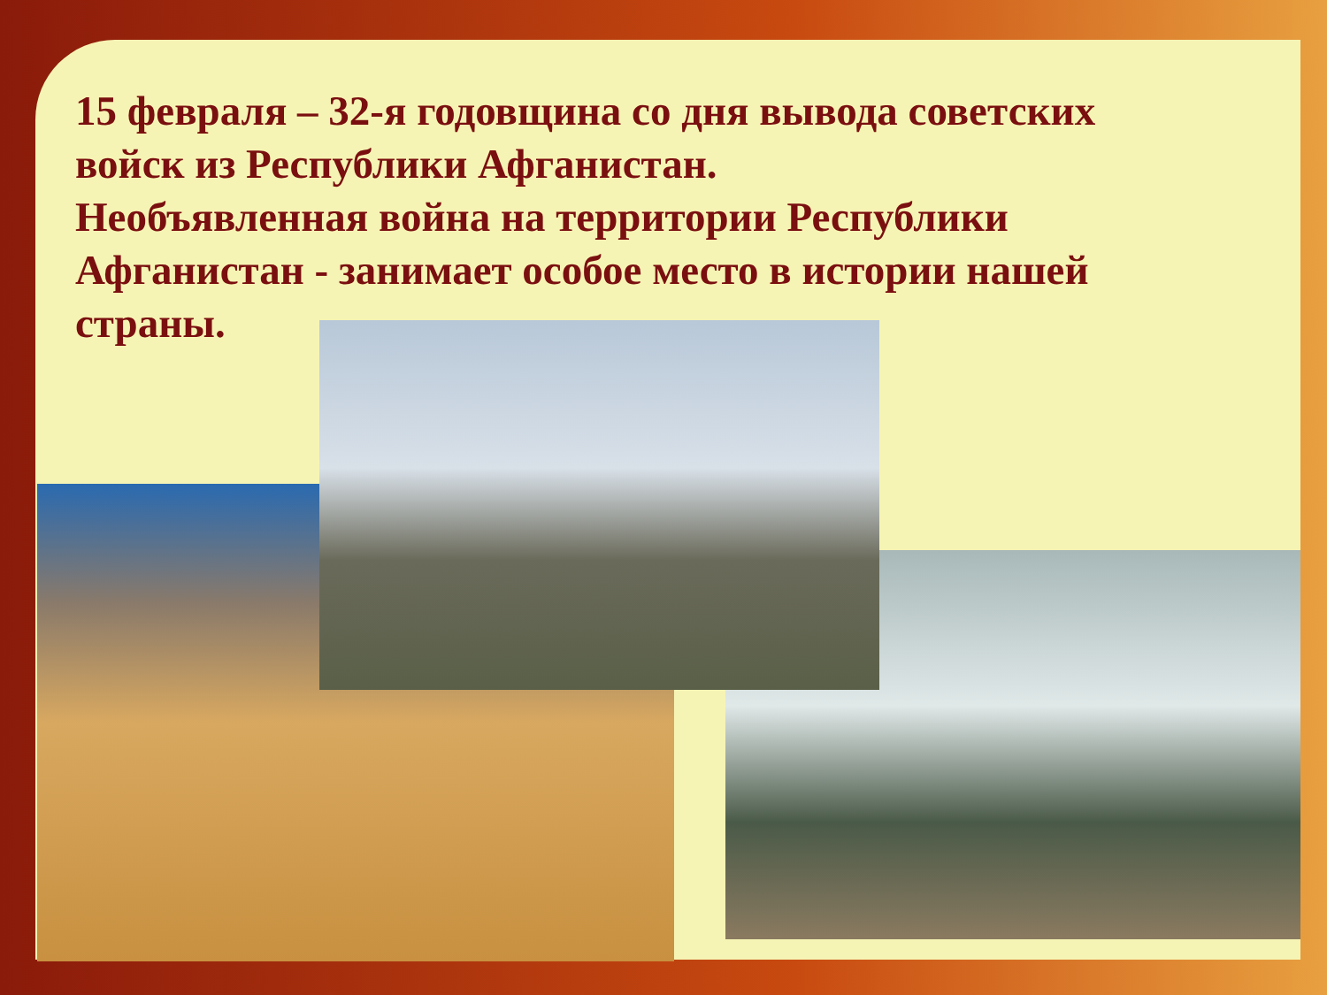15 февраля – 32-я годовщина со дня вывода советских войск из Республики Афганистан.
Необъявленная война на территории Республики Афганистан - занимает особое место в истории нашей страны.